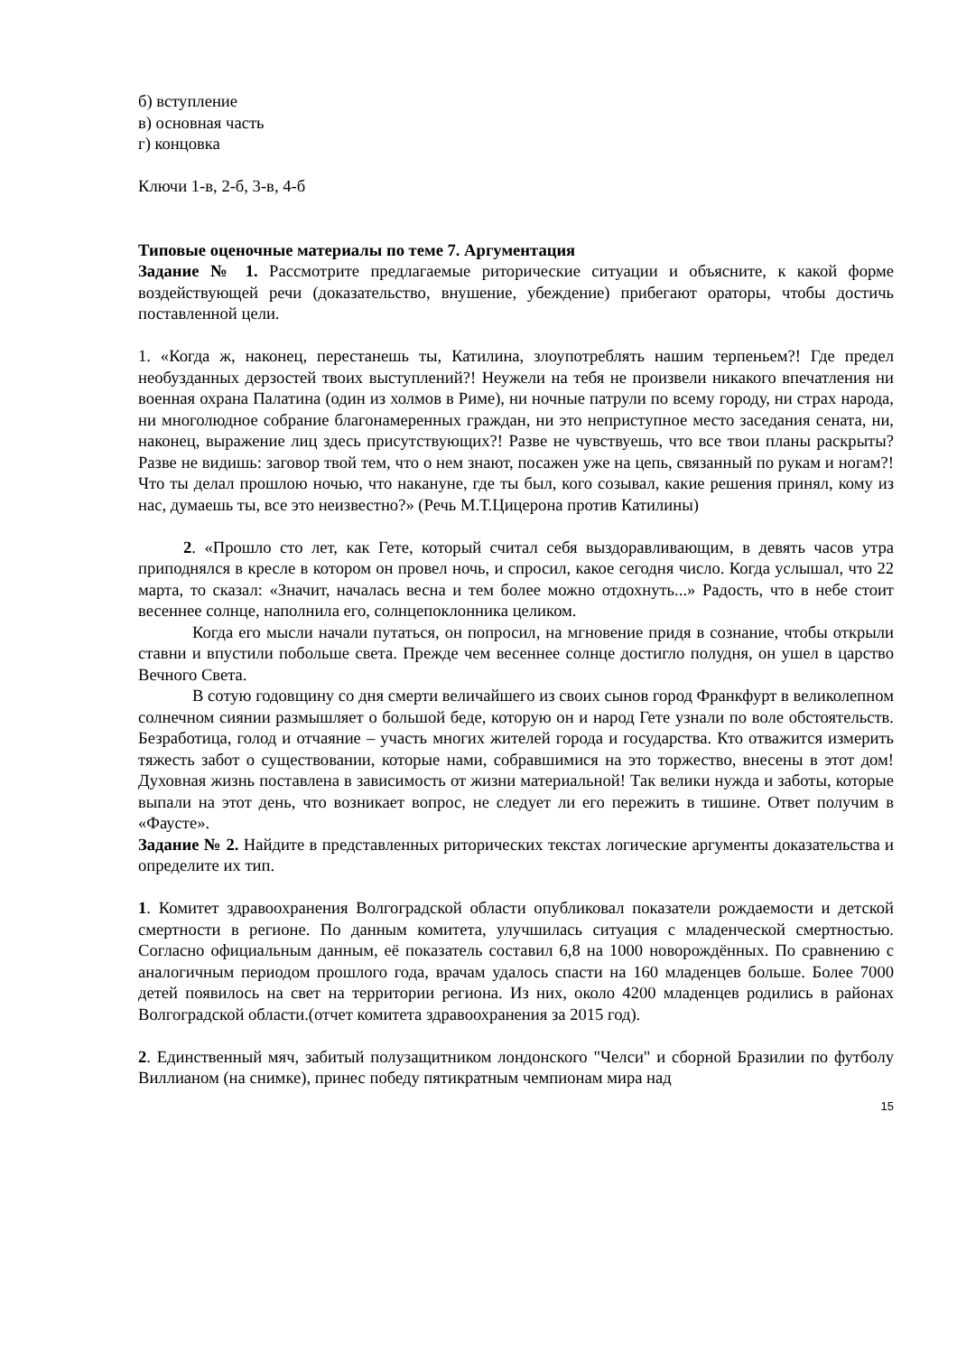б) вступление
в) основная часть
г) концовка
Ключи 1-в, 2-б, 3-в, 4-б
Типовые оценочные материалы по теме 7. Аргументация
Задание № 1. Рассмотрите предлагаемые риторические ситуации и объясните, к какой форме воздействующей речи (доказательство, внушение, убеждение) прибегают ораторы, чтобы достичь поставленной цели.
1. «Когда ж, наконец, перестанешь ты, Катилина, злоупотреблять нашим терпеньем?! Где предел необузданных дерзостей твоих выступлений?! Неужели на тебя не произвели никакого впечатления ни военная охрана Палатина (один из холмов в Риме), ни ночные патрули по всему городу, ни страх народа, ни многолюдное собрание благонамеренных граждан, ни это неприступное место заседания сената, ни, наконец, выражение лиц здесь присутствующих?! Разве не чувствуешь, что все твои планы раскрыты? Разве не видишь: заговор твой тем, что о нем знают, посажен уже на цепь, связанный по рукам и ногам?! Что ты делал прошлою ночью, что накануне, где ты был, кого созывал, какие решения принял, кому из нас, думаешь ты, все это неизвестно?» (Речь М.Т.Цицерона против Катилины)
2. «Прошло сто лет, как Гете, который считал себя выздоравливающим, в девять часов утра приподнялся в кресле в котором он провел ночь, и спросил, какое сегодня число. Когда услышал, что 22 марта, то сказал: «Значит, началась весна и тем более можно отдохнуть...» Радость, что в небе стоит весеннее солнце, наполнила его, солнцепоклонника целиком.
Когда его мысли начали путаться, он попросил, на мгновение придя в сознание, чтобы открыли ставни и впустили побольше света. Прежде чем весеннее солнце достигло полудня, он ушел в царство Вечного Света.
В сотую годовщину со дня смерти величайшего из своих сынов город Франкфурт в великолепном солнечном сиянии размышляет о большой беде, которую он и народ Гете узнали по воле обстоятельств. Безработица, голод и отчаяние – участь многих жителей города и государства. Кто отважится измерить тяжесть забот о существовании, которые нами, собравшимися на это торжество, внесены в этот дом! Духовная жизнь поставлена в зависимость от жизни материальной! Так велики нужда и заботы, которые выпали на этот день, что возникает вопрос, не следует ли его пережить в тишине. Ответ получим в «Фаусте».
Задание № 2. Найдите в представленных риторических текстах логические аргументы доказательства и определите их тип.
1. Комитет здравоохранения Волгоградской области опубликовал показатели рождаемости и детской смертности в регионе. По данным комитета, улучшилась ситуация с младенческой смертностью. Согласно официальным данным, её показатель составил 6,8 на 1000 новорождённых. По сравнению с аналогичным периодом прошлого года, врачам удалось спасти на 160 младенцев больше. Более 7000 детей появилось на свет на территории региона. Из них, около 4200 младенцев родились в районах Волгоградской области.(отчет комитета здравоохранения за 2015 год).
2. Единственный мяч, забитый полузащитником лондонского "Челси" и сборной Бразилии по футболу Виллианом (на снимке), принес победу пятикратным чемпионам мира над
15